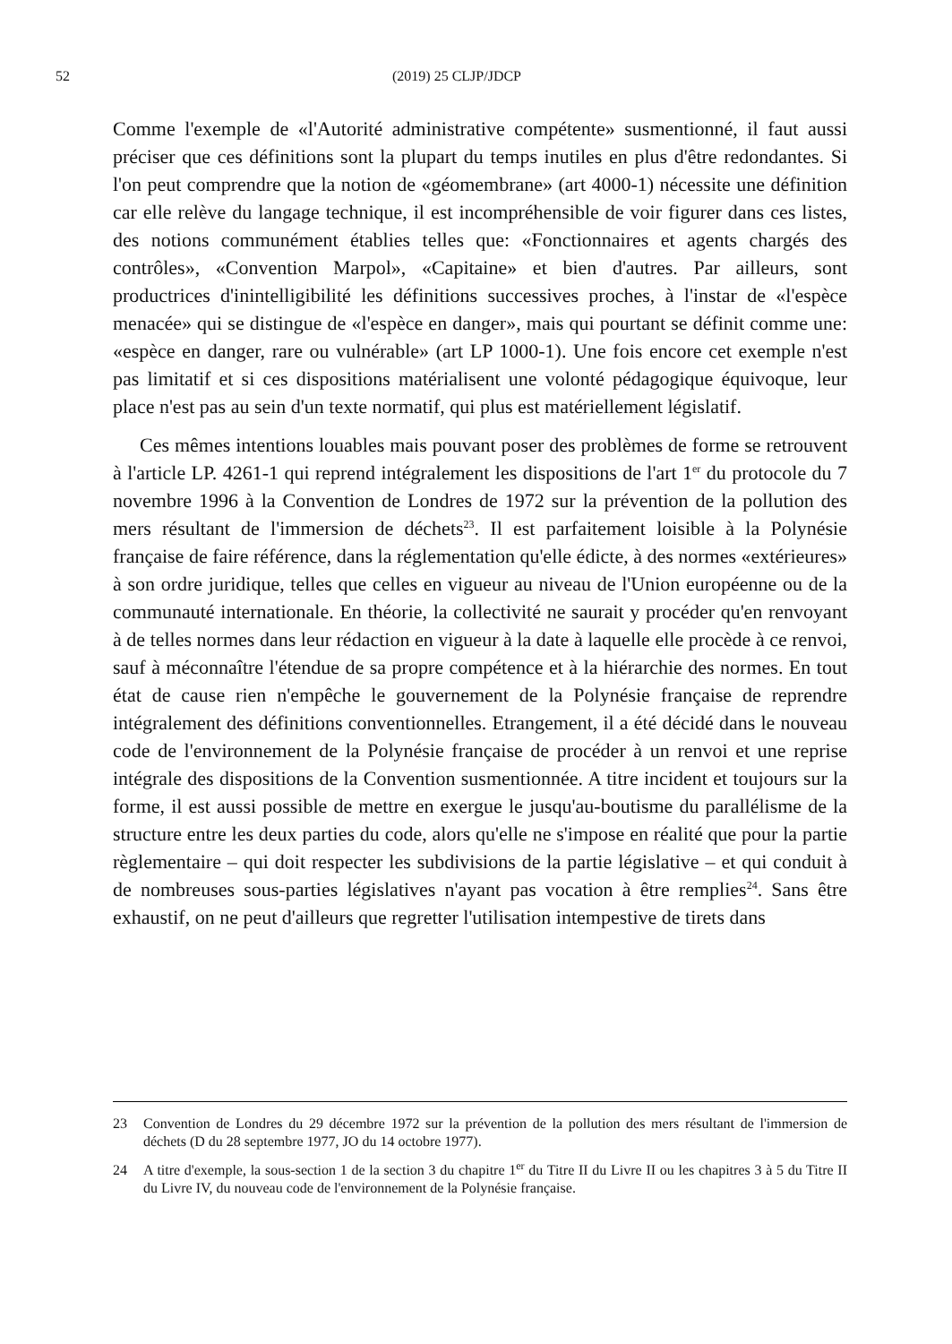52
(2019) 25 CLJP/JDCP
Comme l'exemple de «l'Autorité administrative compétente» susmentionné, il faut aussi préciser que ces définitions sont la plupart du temps inutiles en plus d'être redondantes. Si l'on peut comprendre que la notion de «géomembrane» (art 4000-1) nécessite une définition car elle relève du langage technique, il est incompréhensible de voir figurer dans ces listes, des notions communément établies telles que: «Fonctionnaires et agents chargés des contrôles», «Convention Marpol», «Capitaine» et bien d'autres. Par ailleurs, sont productrices d'inintelligibilité les définitions successives proches, à l'instar de «l'espèce menacée» qui se distingue de «l'espèce en danger», mais qui pourtant se définit comme une: «espèce en danger, rare ou vulnérable» (art LP 1000-1). Une fois encore cet exemple n'est pas limitatif et si ces dispositions matérialisent une volonté pédagogique équivoque, leur place n'est pas au sein d'un texte normatif, qui plus est matériellement législatif.
Ces mêmes intentions louables mais pouvant poser des problèmes de forme se retrouvent à l'article LP. 4261-1 qui reprend intégralement les dispositions de l'art 1<sup>er</sup> du protocole du 7 novembre 1996 à la Convention de Londres de 1972 sur la prévention de la pollution des mers résultant de l'immersion de déchets<sup>23</sup>. Il est parfaitement loisible à la Polynésie française de faire référence, dans la réglementation qu'elle édicte, à des normes «extérieures» à son ordre juridique, telles que celles en vigueur au niveau de l'Union européenne ou de la communauté internationale. En théorie, la collectivité ne saurait y procéder qu'en renvoyant à de telles normes dans leur rédaction en vigueur à la date à laquelle elle procède à ce renvoi, sauf à méconnaître l'étendue de sa propre compétence et à la hiérarchie des normes. En tout état de cause rien n'empêche le gouvernement de la Polynésie française de reprendre intégralement des définitions conventionnelles. Etrangement, il a été décidé dans le nouveau code de l'environnement de la Polynésie française de procéder à un renvoi et une reprise intégrale des dispositions de la Convention susmentionnée. A titre incident et toujours sur la forme, il est aussi possible de mettre en exergue le jusqu'au-boutisme du parallélisme de la structure entre les deux parties du code, alors qu'elle ne s'impose en réalité que pour la partie règlementaire – qui doit respecter les subdivisions de la partie législative – et qui conduit à de nombreuses sous-parties législatives n'ayant pas vocation à être remplies<sup>24</sup>. Sans être exhaustif, on ne peut d'ailleurs que regretter l'utilisation intempestive de tirets dans
23 Convention de Londres du 29 décembre 1972 sur la prévention de la pollution des mers résultant de l'immersion de déchets (D du 28 septembre 1977, JO du 14 octobre 1977).
24 A titre d'exemple, la sous-section 1 de la section 3 du chapitre 1<sup>er</sup> du Titre II du Livre II ou les chapitres 3 à 5 du Titre II du Livre IV, du nouveau code de l'environnement de la Polynésie française.